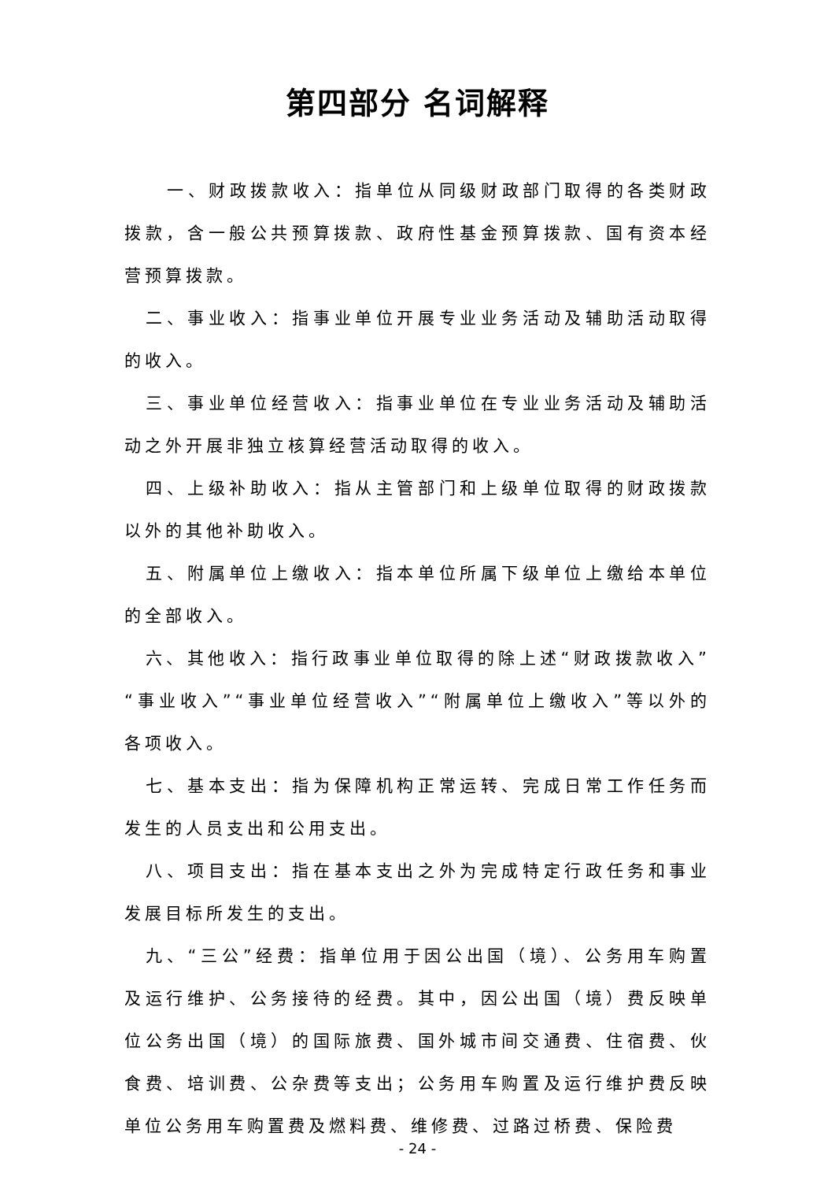第四部分 名词解释
一、财政拨款收入：指单位从同级财政部门取得的各类财政拨款，含一般公共预算拨款、政府性基金预算拨款、国有资本经营预算拨款。
二、事业收入：指事业单位开展专业业务活动及辅助活动取得的收入。
三、事业单位经营收入：指事业单位在专业业务活动及辅助活动之外开展非独立核算经营活动取得的收入。
四、上级补助收入：指从主管部门和上级单位取得的财政拨款以外的其他补助收入。
五、附属单位上缴收入：指本单位所属下级单位上缴给本单位的全部收入。
六、其他收入：指行政事业单位取得的除上述“财政拨款收入”“事业收入”“事业单位经营收入”“附属单位上缴收入”等以外的各项收入。
七、基本支出：指为保障机构正常运转、完成日常工作任务而发生的人员支出和公用支出。
八、项目支出：指在基本支出之外为完成特定行政任务和事业发展目标所发生的支出。
九、“三公”经费：指单位用于因公出国（境）、公务用车购置及运行维护、公务接待的经费。其中，因公出国（境）费反映单位公务出国（境）的国际旅费、国外城市间交通费、住宿费、伙食费、培训费、公杂费等支出；公务用车购置及运行维护费反映单位公务用车购置费及燃料费、维修费、过路过桥费、保险费
- 24 -